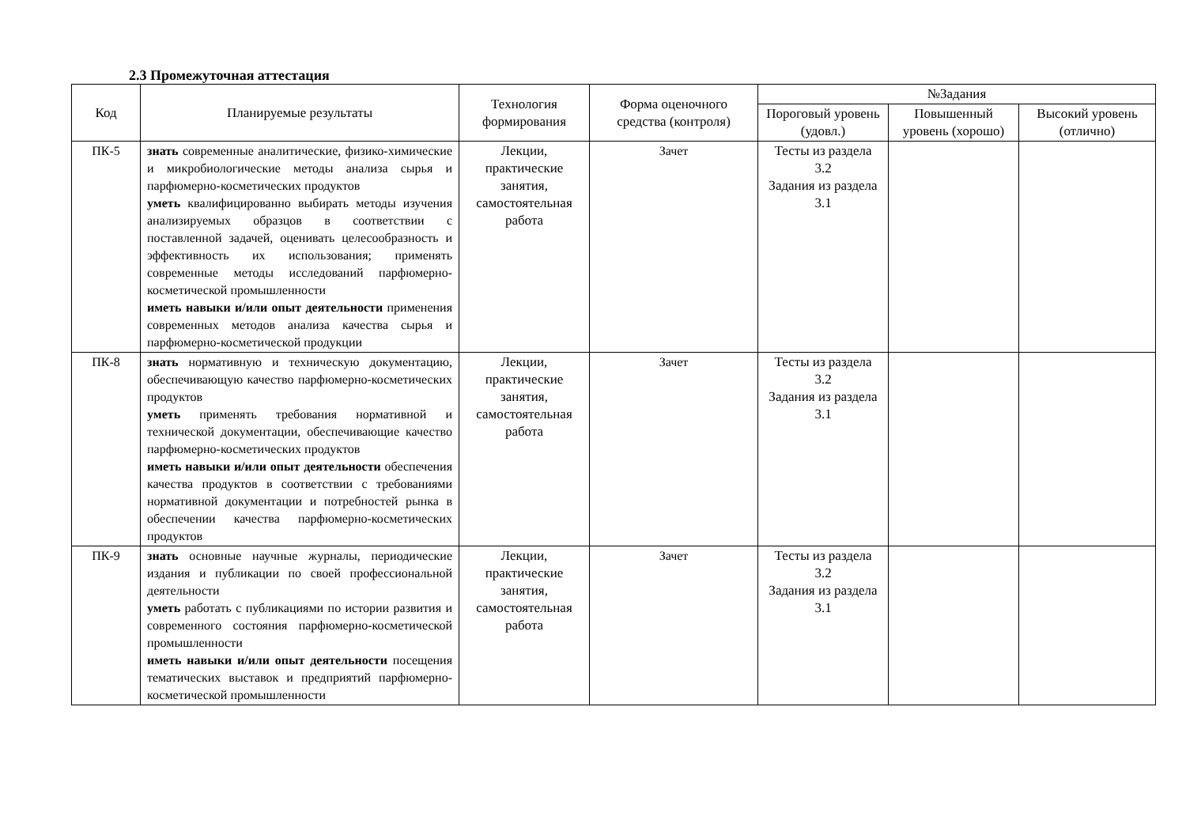2.3 Промежуточная аттестация
| Код | Планируемые результаты | Технология формирования | Форма оценочного средства (контроля) | №Задания | | |
| --- | --- | --- | --- | --- | --- | --- |
| | | | | Пороговый уровень (удовл.) | Повышенный уровень (хорошо) | Высокий уровень (отлично) |
| ПК-5 | знать современные аналитические, физико-химические и микробиологические методы анализа сырья и парфюмерно-косметических продуктов уметь квалифицированно выбирать методы изучения анализируемых образцов в соответствии с поставленной задачей, оценивать целесообразность и эффективность их использования; применять современные методы исследований парфюмерно-косметической промышленности иметь навыки и/или опыт деятельности применения современных методов анализа качества сырья и парфюмерно-косметической продукции | Лекции, практические занятия, самостоятельная работа | Зачет | Тесты из раздела 3.2 Задания из раздела 3.1 | | |
| ПК-8 | знать нормативную и техническую документацию, обеспечивающую качество парфюмерно-косметических продуктов уметь применять требования нормативной и технической документации, обеспечивающие качество парфюмерно-косметических продуктов иметь навыки и/или опыт деятельности обеспечения качества продуктов в соответствии с требованиями нормативной документации и потребностей рынка в обеспечении качества парфюмерно-косметических продуктов | Лекции, практические занятия, самостоятельная работа | Зачет | Тесты из раздела 3.2 Задания из раздела 3.1 | | |
| ПК-9 | знать основные научные журналы, периодические издания и публикации по своей профессиональной деятельности уметь работать с публикациями по истории развития и современного состояния парфюмерно-косметической промышленности иметь навыки и/или опыт деятельности посещения тематических выставок и предприятий парфюмерно-косметической промышленности | Лекции, практические занятия, самостоятельная работа | Зачет | Тесты из раздела 3.2 Задания из раздела 3.1 | | |